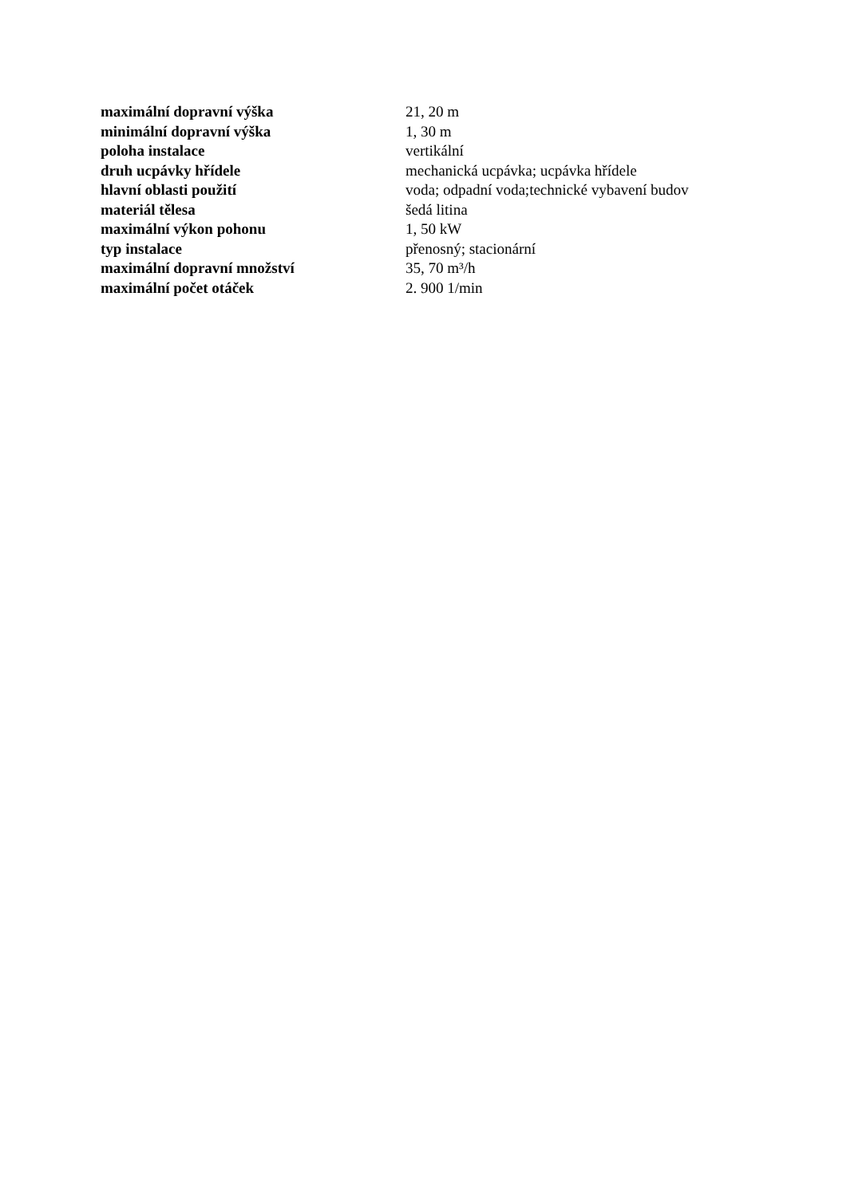| maximální dopravní výška | 21, 20 m |
| minimální dopravní výška | 1, 30 m |
| poloha instalace | vertikální |
| druh ucpávky hřídele | mechanická ucpávka; ucpávka hřídele |
| hlavní oblasti použití | voda; odpadní voda;technické vybavení budov |
| materiál tělesa | šedá litina |
| maximální výkon pohonu | 1, 50 kW |
| typ instalace | přenosný; stacionární |
| maximální dopravní množství | 35, 70 m³/h |
| maximální počet otáček | 2. 900 1/min |